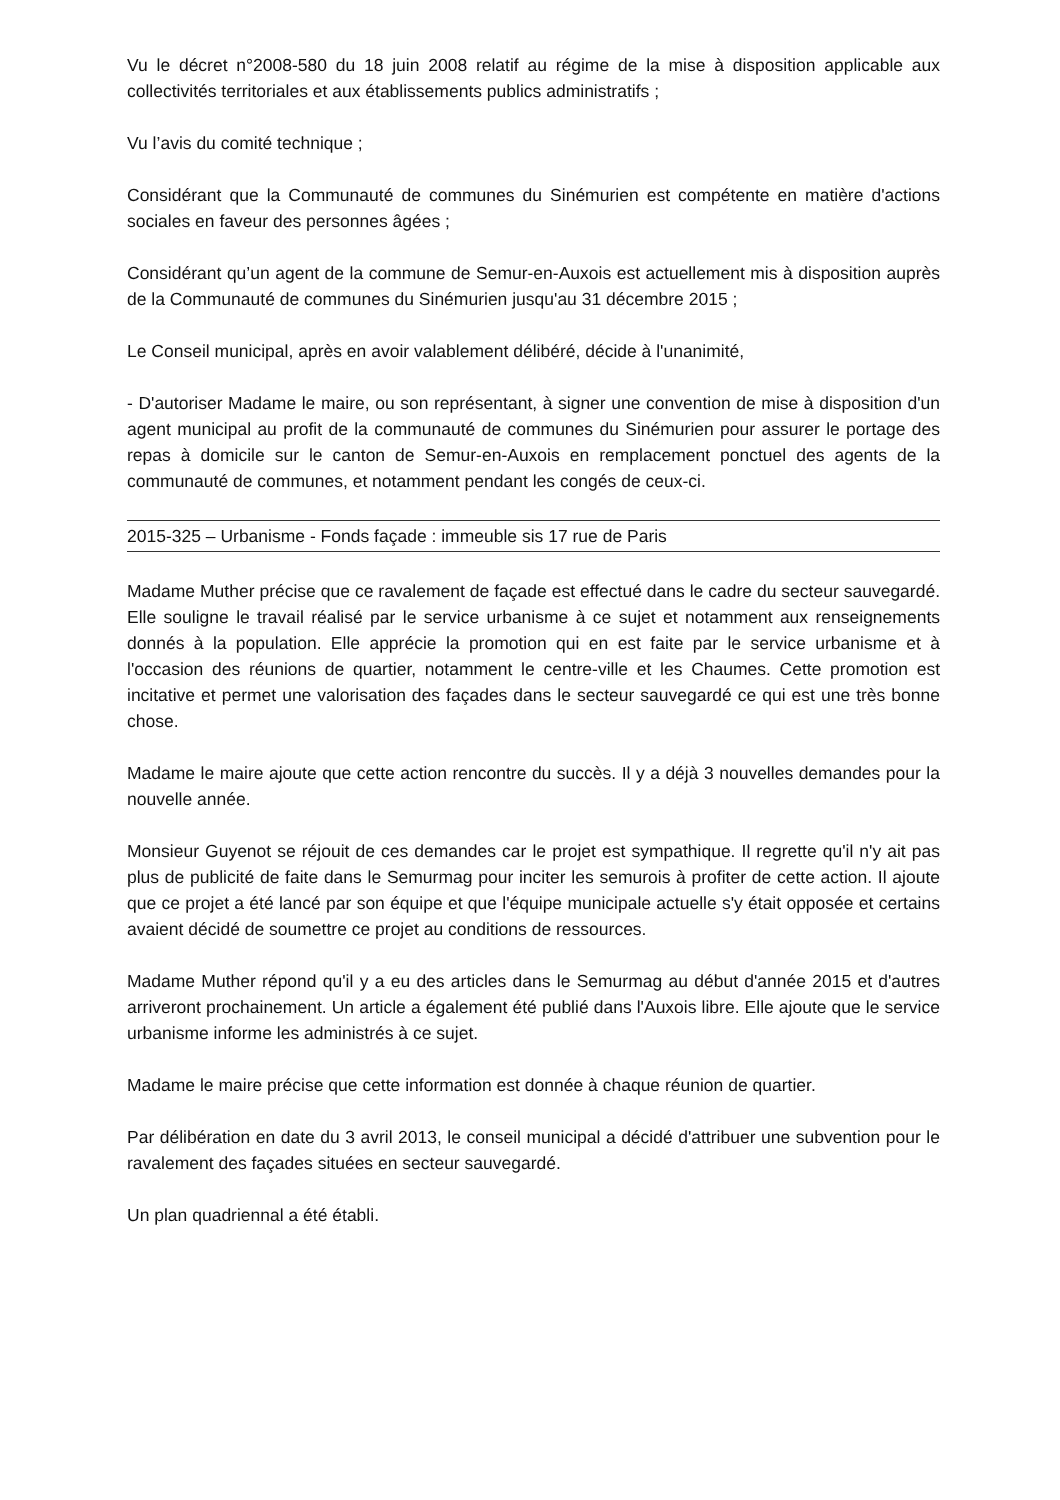Vu le décret n°2008-580 du 18 juin 2008 relatif au régime de la mise à disposition applicable aux collectivités territoriales et aux établissements publics administratifs ;
Vu l’avis du comité technique ;
Considérant que la Communauté de communes du Sinémurien est compétente en matière d'actions sociales en faveur des personnes âgées ;
Considérant qu’un agent de la commune de Semur-en-Auxois est actuellement mis à disposition auprès de la Communauté de communes du Sinémurien jusqu'au 31 décembre 2015 ;
Le Conseil municipal, après en avoir valablement délibéré, décide à l'unanimité,
- D'autoriser Madame le maire, ou son représentant, à signer une convention de mise à disposition d'un agent municipal au profit de la communauté de communes du Sinémurien pour assurer le portage des repas à domicile sur le canton de Semur-en-Auxois en remplacement ponctuel des agents de la communauté de communes, et notamment pendant les congés de ceux-ci.
2015-325 – Urbanisme - Fonds façade : immeuble sis 17 rue de Paris
Madame Muther précise que ce ravalement de façade est effectué dans le cadre du secteur sauvegardé. Elle souligne le travail réalisé par le service urbanisme à ce sujet et notamment aux renseignements donnés à la population. Elle apprécie la promotion qui en est faite par le service urbanisme et à l'occasion des réunions de quartier, notamment le centre-ville et les Chaumes. Cette promotion est incitative et permet une valorisation des façades dans le secteur sauvegardé ce qui est une très bonne chose.
Madame le maire ajoute que cette action rencontre du succès. Il y a déjà 3 nouvelles demandes pour la nouvelle année.
Monsieur Guyenot se réjouit de ces demandes car le projet est sympathique. Il regrette qu'il n'y ait pas plus de publicité de faite dans le Semurmag pour inciter les semurois à profiter de cette action. Il ajoute que ce projet a été lancé par son équipe et que l'équipe municipale actuelle s'y était opposée et certains avaient décidé de soumettre ce projet au conditions de ressources.
Madame Muther répond qu'il y a eu des articles dans le Semurmag au début d'année 2015 et d'autres arriveront prochainement. Un article a également été publié dans l'Auxois libre. Elle ajoute que le service urbanisme informe les administrés à ce sujet.
Madame le maire précise que cette information est donnée à chaque réunion de quartier.
Par délibération en date du 3 avril 2013, le conseil municipal a décidé d'attribuer une subvention pour le ravalement des façades situées en secteur sauvegardé.
Un plan quadriennal a été établi.